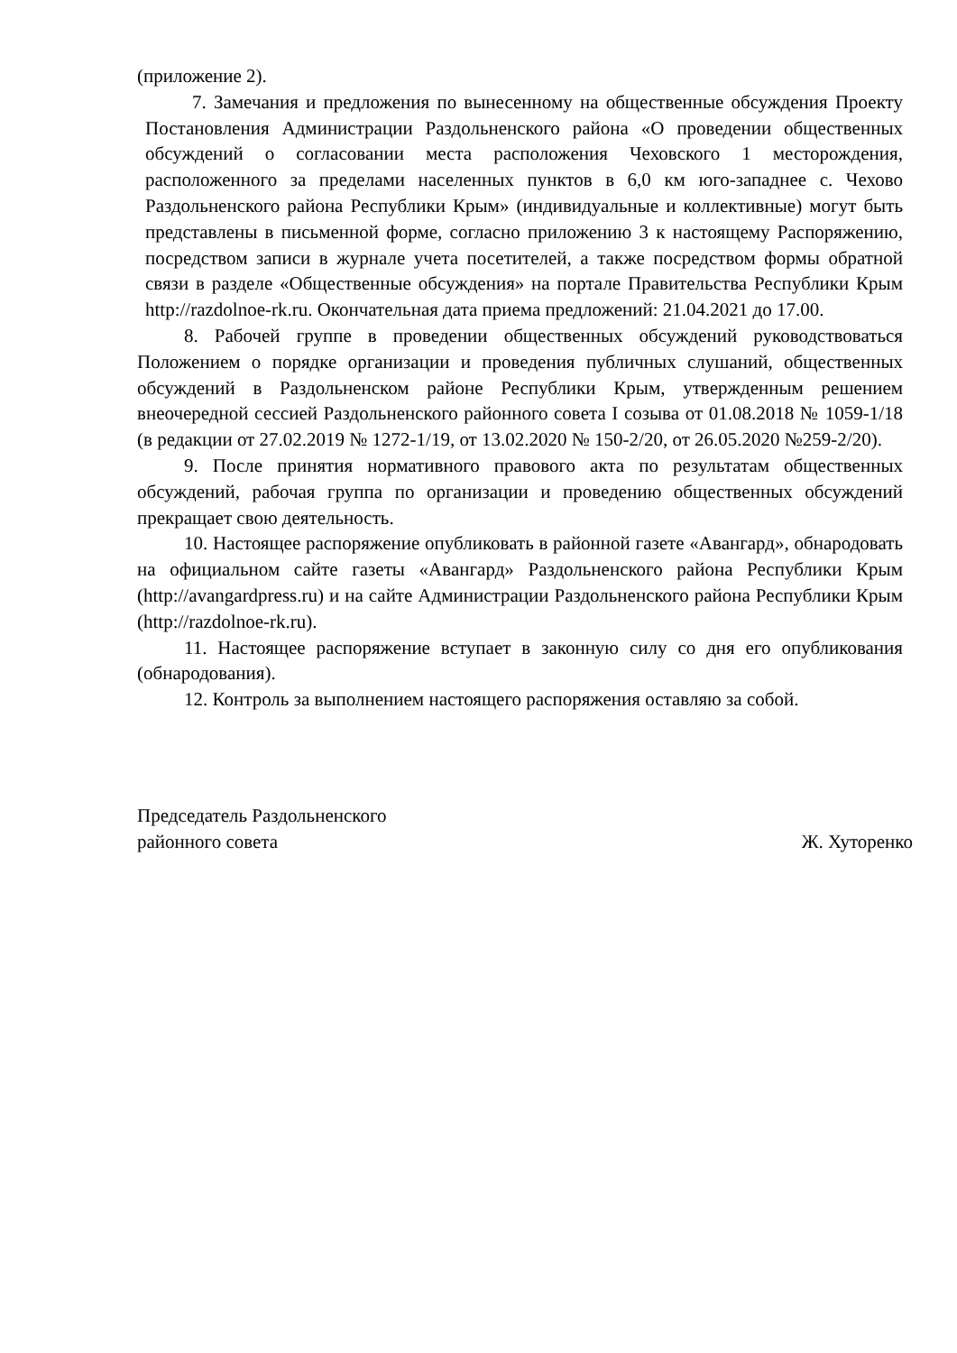(приложение 2).
7. Замечания и предложения по вынесенному на общественные обсуждения Проекту Постановления Администрации Раздольненского района «О проведении общественных обсуждений о согласовании места расположения Чеховского 1 месторождения, расположенного за пределами населенных пунктов в 6,0 км юго-западнее с. Чехово Раздольненского района Республики Крым» (индивидуальные и коллективные) могут быть представлены в письменной форме, согласно приложению 3 к настоящему Распоряжению, посредством записи в журнале учета посетителей, а также посредством формы обратной связи в разделе «Общественные обсуждения» на портале Правительства Республики Крым http://razdolnoe-rk.ru. Окончательная дата приема предложений: 21.04.2021 до 17.00.
8. Рабочей группе в проведении общественных обсуждений руководствоваться Положением о порядке организации и проведения публичных слушаний, общественных обсуждений в Раздольненском районе Республики Крым, утвержденным решением внеочередной сессией Раздольненского районного совета I созыва от 01.08.2018 № 1059-1/18 (в редакции от 27.02.2019 № 1272-1/19, от 13.02.2020 № 150-2/20, от 26.05.2020 №259-2/20).
9. После принятия нормативного правового акта по результатам общественных обсуждений, рабочая группа по организации и проведению общественных обсуждений прекращает свою деятельность.
10. Настоящее распоряжение опубликовать в районной газете «Авангард», обнародовать на официальном сайте газеты «Авангард» Раздольненского района Республики Крым (http://avangardpress.ru) и на сайте Администрации Раздольненского района Республики Крым (http://razdolnoe-rk.ru).
11. Настоящее распоряжение вступает в законную силу со дня его опубликования (обнародования).
12. Контроль за выполнением настоящего распоряжения оставляю за собой.
Председатель Раздольненского
районного совета
Ж. Хуторенко